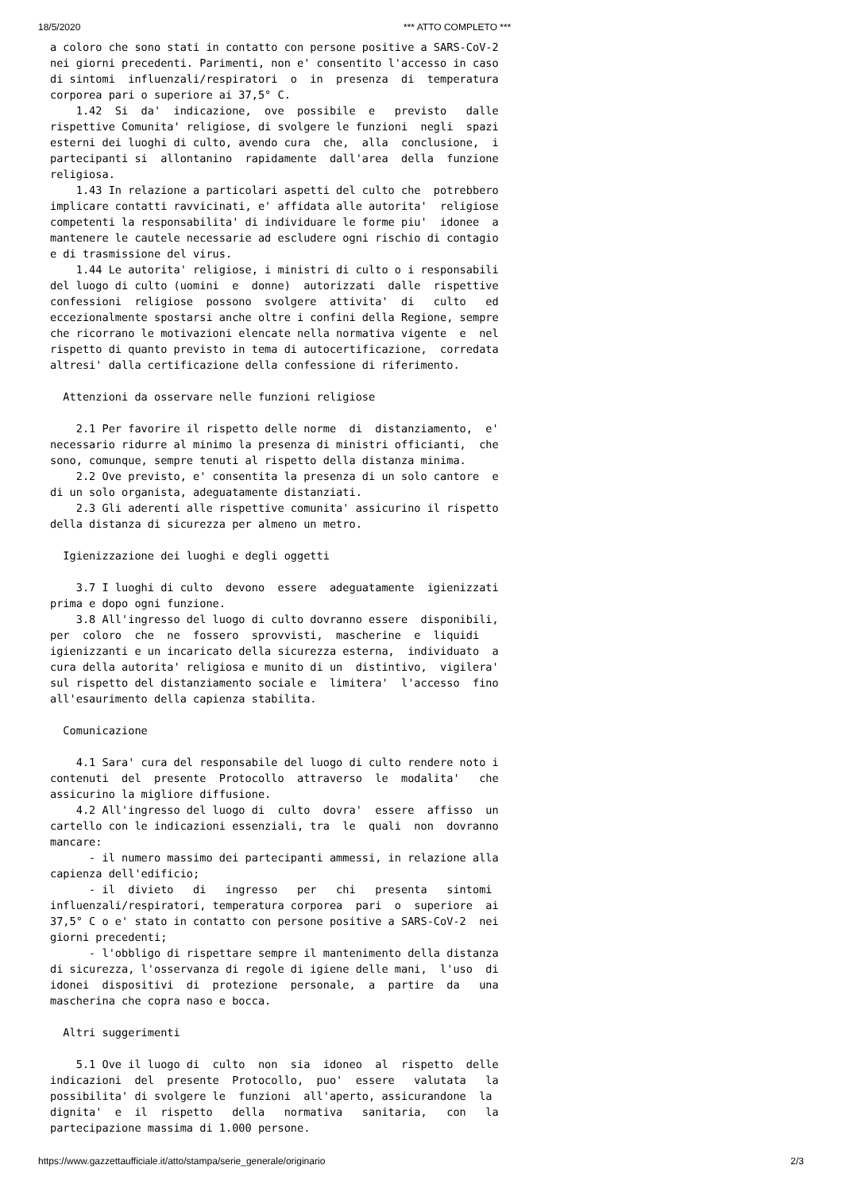18/5/2020 *** ATTO COMPLETO ***
a coloro che sono stati in contatto con persone positive a SARS-CoV-2
nei giorni precedenti. Parimenti, non e' consentito l'accesso in caso
di sintomi  influenzali/respiratori  o  in  presenza  di  temperatura
corporea pari o superiore ai 37,5° C.
    1.42  Si  da'  indicazione,  ove  possibile  e   previsto   dalle
rispettive Comunita' religiose, di svolgere le funzioni  negli  spazi
esterni dei luoghi di culto, avendo cura  che,  alla  conclusione,  i
partecipanti si  allontanino  rapidamente  dall'area  della  funzione
religiosa.
    1.43 In relazione a particolari aspetti del culto che  potrebbero
implicare contatti ravvicinati, e' affidata alle autorita'  religiose
competenti la responsabilita' di individuare le forme piu'  idonee  a
mantenere le cautele necessarie ad escludere ogni rischio di contagio
e di trasmissione del virus.
    1.44 Le autorita' religiose, i ministri di culto o i responsabili
del luogo di culto (uomini  e  donne)  autorizzati  dalle  rispettive
confessioni  religiose  possono  svolgere  attivita'  di   culto   ed
eccezionalmente spostarsi anche oltre i confini della Regione, sempre
che ricorrano le motivazioni elencate nella normativa vigente  e  nel
rispetto di quanto previsto in tema di autocertificazione,  corredata
altresi' dalla certificazione della confessione di riferimento.

  Attenzioni da osservare nelle funzioni religiose

    2.1 Per favorire il rispetto delle norme  di  distanziamento,  e'
necessario ridurre al minimo la presenza di ministri officianti,  che
sono, comunque, sempre tenuti al rispetto della distanza minima.
    2.2 Ove previsto, e' consentita la presenza di un solo cantore  e
di un solo organista, adeguatamente distanziati.
    2.3 Gli aderenti alle rispettive comunita' assicurino il rispetto
della distanza di sicurezza per almeno un metro.

  Igienizzazione dei luoghi e degli oggetti

    3.7 I luoghi di culto  devono  essere  adeguatamente  igienizzati
prima e dopo ogni funzione.
    3.8 All'ingresso del luogo di culto dovranno essere  disponibili,
per  coloro  che  ne  fossero  sprovvisti,  mascherine  e  liquidi
igienizzanti e un incaricato della sicurezza esterna,  individuato  a
cura della autorita' religiosa e munito di un  distintivo,  vigilera'
sul rispetto del distanziamento sociale e  limitera'  l'accesso  fino
all'esaurimento della capienza stabilita.

  Comunicazione

    4.1 Sara' cura del responsabile del luogo di culto rendere noto i
contenuti  del  presente  Protocollo  attraverso  le  modalita'   che
assicurino la migliore diffusione.
    4.2 All'ingresso del luogo di  culto  dovra'  essere  affisso  un
cartello con le indicazioni essenziali, tra  le  quali  non  dovranno
mancare:
      - il numero massimo dei partecipanti ammessi, in relazione alla
capienza dell'edificio;
      - il  divieto   di   ingresso   per   chi   presenta   sintomi
influenzali/respiratori, temperatura corporea  pari  o  superiore  ai
37,5° C o e' stato in contatto con persone positive a SARS-CoV-2  nei
giorni precedenti;
      - l'obbligo di rispettare sempre il mantenimento della distanza
di sicurezza, l'osservanza di regole di igiene delle mani,  l'uso  di
idonei  dispositivi  di  protezione  personale,  a  partire  da   una
mascherina che copra naso e bocca.

  Altri suggerimenti

    5.1 Ove il luogo di  culto  non  sia  idoneo  al  rispetto  delle
indicazioni  del  presente  Protocollo,  puo'  essere   valutata   la
possibilita' di svolgere le  funzioni  all'aperto, assicurandone  la
dignita'  e  il  rispetto   della   normativa   sanitaria,   con   la
partecipazione massima di 1.000 persone.
https://www.gazzettaufficiale.it/atto/stampa/serie_generale/originario 2/3